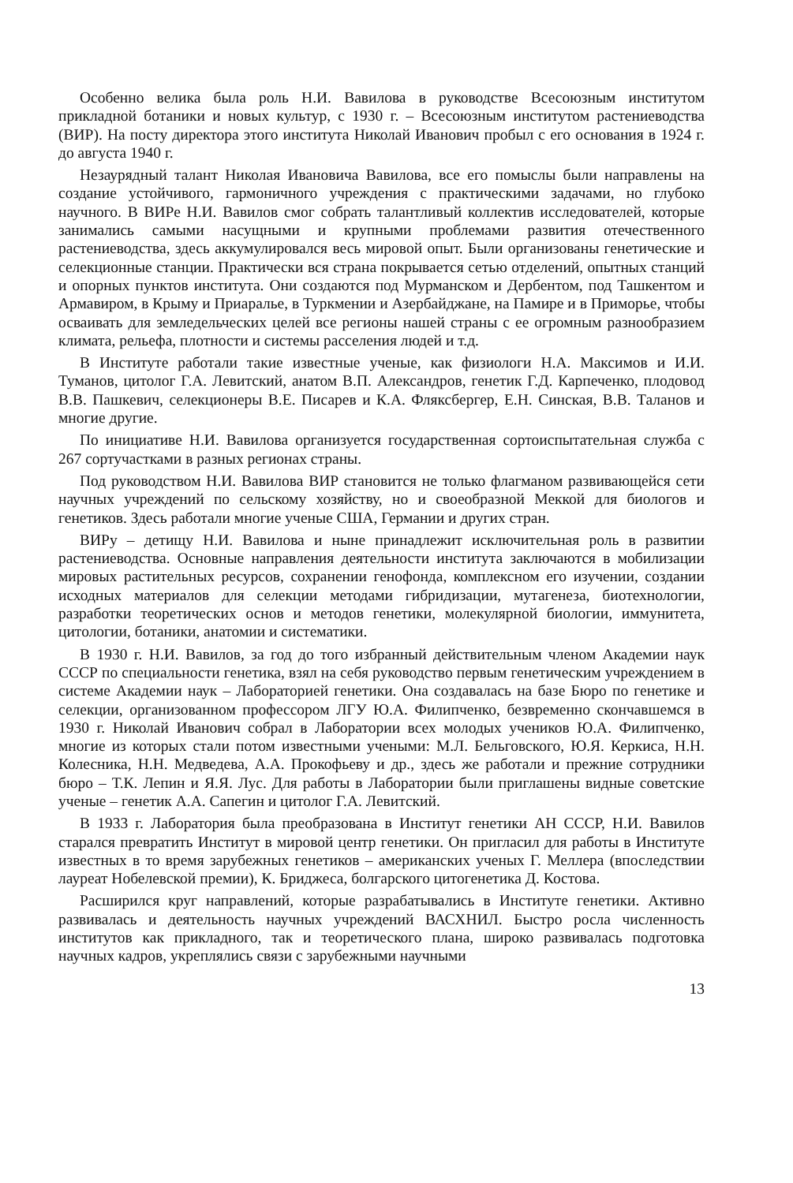Особенно велика была роль Н.И. Вавилова в руководстве Всесоюзным институтом прикладной ботаники и новых культур, с 1930 г. – Всесоюзным институтом растениеводства (ВИР). На посту директора этого института Николай Иванович пробыл с его основания в 1924 г. до августа 1940 г.
Незаурядный талант Николая Ивановича Вавилова, все его помыслы были направлены на создание устойчивого, гармоничного учреждения с практическими задачами, но глубоко научного. В ВИРе Н.И. Вавилов смог собрать талантливый коллектив исследователей, которые занимались самыми насущными и крупными проблемами развития отечественного растениеводства, здесь аккумулировался весь мировой опыт. Были организованы генетические и селекционные станции. Практически вся страна покрывается сетью отделений, опытных станций и опорных пунктов института. Они создаются под Мурманском и Дербентом, под Ташкентом и Армавиром, в Крыму и Приаралье, в Туркмении и Азербайджане, на Памире и в Приморье, чтобы осваивать для земледельческих целей все регионы нашей страны с ее огромным разнообразием климата, рельефа, плотности и системы расселения людей и т.д.
В Институте работали такие известные ученые, как физиологи Н.А. Максимов и И.И. Туманов, цитолог Г.А. Левитский, анатом В.П. Александров, генетик Г.Д. Карпеченко, плодовод В.В. Пашкевич, селекционеры В.Е. Писарев и К.А. Фляксбергер, Е.Н. Синская, В.В. Таланов и многие другие.
По инициативе Н.И. Вавилова организуется государственная сортоиспытательная служба с 267 сортучастками в разных регионах страны.
Под руководством Н.И. Вавилова ВИР становится не только флагманом развивающейся сети научных учреждений по сельскому хозяйству, но и своеобразной Меккой для биологов и генетиков. Здесь работали многие ученые США, Германии и других стран.
ВИРу – детищу Н.И. Вавилова и ныне принадлежит исключительная роль в развитии растениеводства. Основные направления деятельности института заключаются в мобилизации мировых растительных ресурсов, сохранении генофонда, комплексном его изучении, создании исходных материалов для селекции методами гибридизации, мутагенеза, биотехнологии, разработки теоретических основ и методов генетики, молекулярной биологии, иммунитета, цитологии, ботаники, анатомии и систематики.
В 1930 г. Н.И. Вавилов, за год до того избранный действительным членом Академии наук СССР по специальности генетика, взял на себя руководство первым генетическим учреждением в системе Академии наук – Лабораторией генетики. Она создавалась на базе Бюро по генетике и селекции, организованном профессором ЛГУ Ю.А. Филипченко, безвременно скончавшемся в 1930 г. Николай Иванович собрал в Лаборатории всех молодых учеников Ю.А. Филипченко, многие из которых стали потом известными учеными: М.Л. Бельговского, Ю.Я. Керкиса, Н.Н. Колесника, Н.Н. Медведева, А.А. Прокофьеву и др., здесь же работали и прежние сотрудники бюро – Т.К. Лепин и Я.Я. Лус. Для работы в Лаборатории были приглашены видные советские ученые – генетик А.А. Сапегин и цитолог Г.А. Левитский.
В 1933 г. Лаборатория была преобразована в Институт генетики АН СССР, Н.И. Вавилов старался превратить Институт в мировой центр генетики. Он пригласил для работы в Институте известных в то время зарубежных генетиков – американских ученых Г. Меллера (впоследствии лауреат Нобелевской премии), К. Бриджеса, болгарского цитогенетика Д. Костова.
Расширился круг направлений, которые разрабатывались в Институте генетики. Активно развивалась и деятельность научных учреждений ВАСХНИЛ. Быстро росла численность институтов как прикладного, так и теоретического плана, широко развивалась подготовка научных кадров, укреплялись связи с зарубежными научными
13